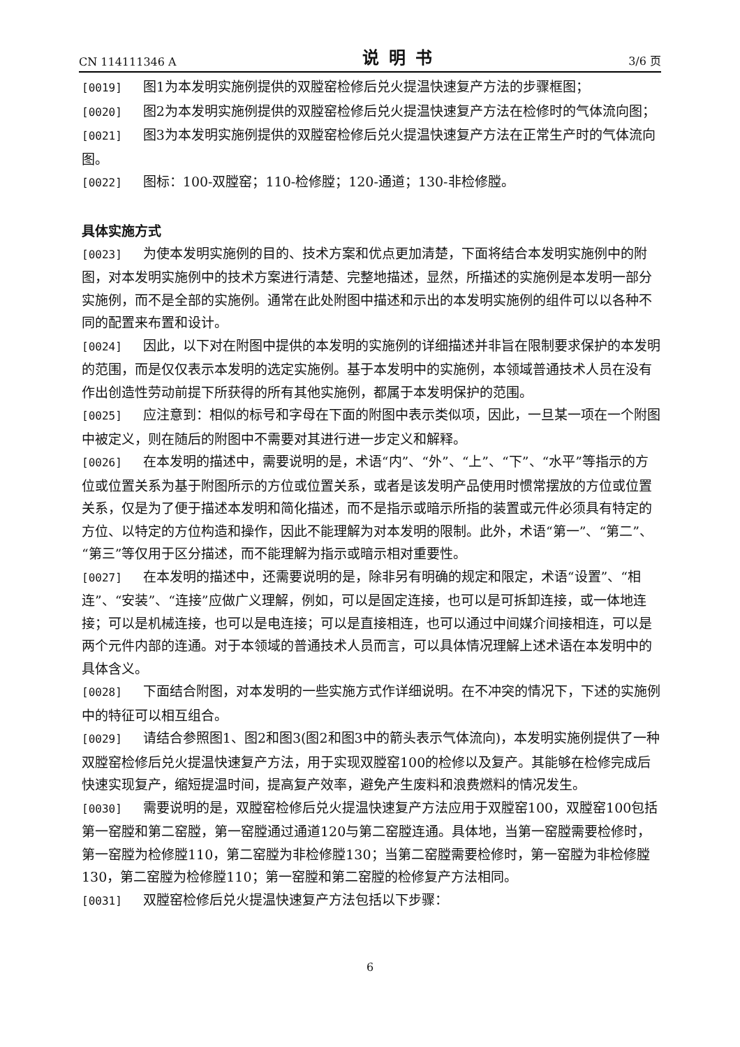CN 114111346 A 说明书 3/6 页
[0019] 图1为本发明实施例提供的双膛窑检修后兑火提温快速复产方法的步骤框图；
[0020] 图2为本发明实施例提供的双膛窑检修后兑火提温快速复产方法在检修时的气体流向图；
[0021] 图3为本发明实施例提供的双膛窑检修后兑火提温快速复产方法在正常生产时的气体流向图。
[0022] 图标：100-双膛窑；110-检修膛；120-通道；130-非检修膛。
具体实施方式
[0023] 为使本发明实施例的目的、技术方案和优点更加清楚，下面将结合本发明实施例中的附图，对本发明实施例中的技术方案进行清楚、完整地描述，显然，所描述的实施例是本发明一部分实施例，而不是全部的实施例。通常在此处附图中描述和示出的本发明实施例的组件可以以各种不同的配置来布置和设计。
[0024] 因此，以下对在附图中提供的本发明的实施例的详细描述并非旨在限制要求保护的本发明的范围，而是仅仅表示本发明的选定实施例。基于本发明中的实施例，本领域普通技术人员在没有作出创造性劳动前提下所获得的所有其他实施例，都属于本发明保护的范围。
[0025] 应注意到：相似的标号和字母在下面的附图中表示类似项，因此，一旦某一项在一个附图中被定义，则在随后的附图中不需要对其进行进一步定义和解释。
[0026] 在本发明的描述中，需要说明的是，术语“内”、“外”、“上”、“下”、“水平”等指示的方位或位置关系为基于附图所示的方位或位置关系，或者是该发明产品使用时惯常摆放的方位或位置关系，仅是为了便于描述本发明和简化描述，而不是指示或暗示所指的装置或元件必须具有特定的方位、以特定的方位构造和操作，因此不能理解为对本发明的限制。此外，术语“第一”、“第二”、“第三”等仅用于区分描述，而不能理解为指示或暗示相对重要性。
[0027] 在本发明的描述中，还需要说明的是，除非另有明确的规定和限定，术语“设置”、“相连”、“安装”、“连接”应做广义理解，例如，可以是固定连接，也可以是可拆卸连接，或一体地连接；可以是机械连接，也可以是电连接；可以是直接相连，也可以通过中间媒介间接相连，可以是两个元件内部的连通。对于本领域的普通技术人员而言，可以具体情况理解上述术语在本发明中的具体含义。
[0028] 下面结合附图，对本发明的一些实施方式作详细说明。在不冲突的情况下，下述的实施例中的特征可以相互组合。
[0029] 请结合参照图1、图2和图3(图2和图3中的箭头表示气体流向)，本发明实施例提供了一种双膛窑检修后兑火提温快速复产方法，用于实现双膛窑100的检修以及复产。其能够在检修完成后快速实现复产，缩短提温时间，提高复产效率，避免产生废料和浪费燃料的情况发生。
[0030] 需要说明的是，双膛窑检修后兑火提温快速复产方法应用于双膛窑100，双膛窑100包括第一窑膛和第二窑膛，第一窑膛通过通道120与第二窑膛连通。具体地，当第一窑膛需要检修时，第一窑膛为检修膛110，第二窑膛为非检修膛130；当第二窑膛需要检修时，第一窑膛为非检修膛130，第二窑膛为检修膛110；第一窑膛和第二窑膛的检修复产方法相同。
[0031] 双膛窑检修后兑火提温快速复产方法包括以下步骤：
6